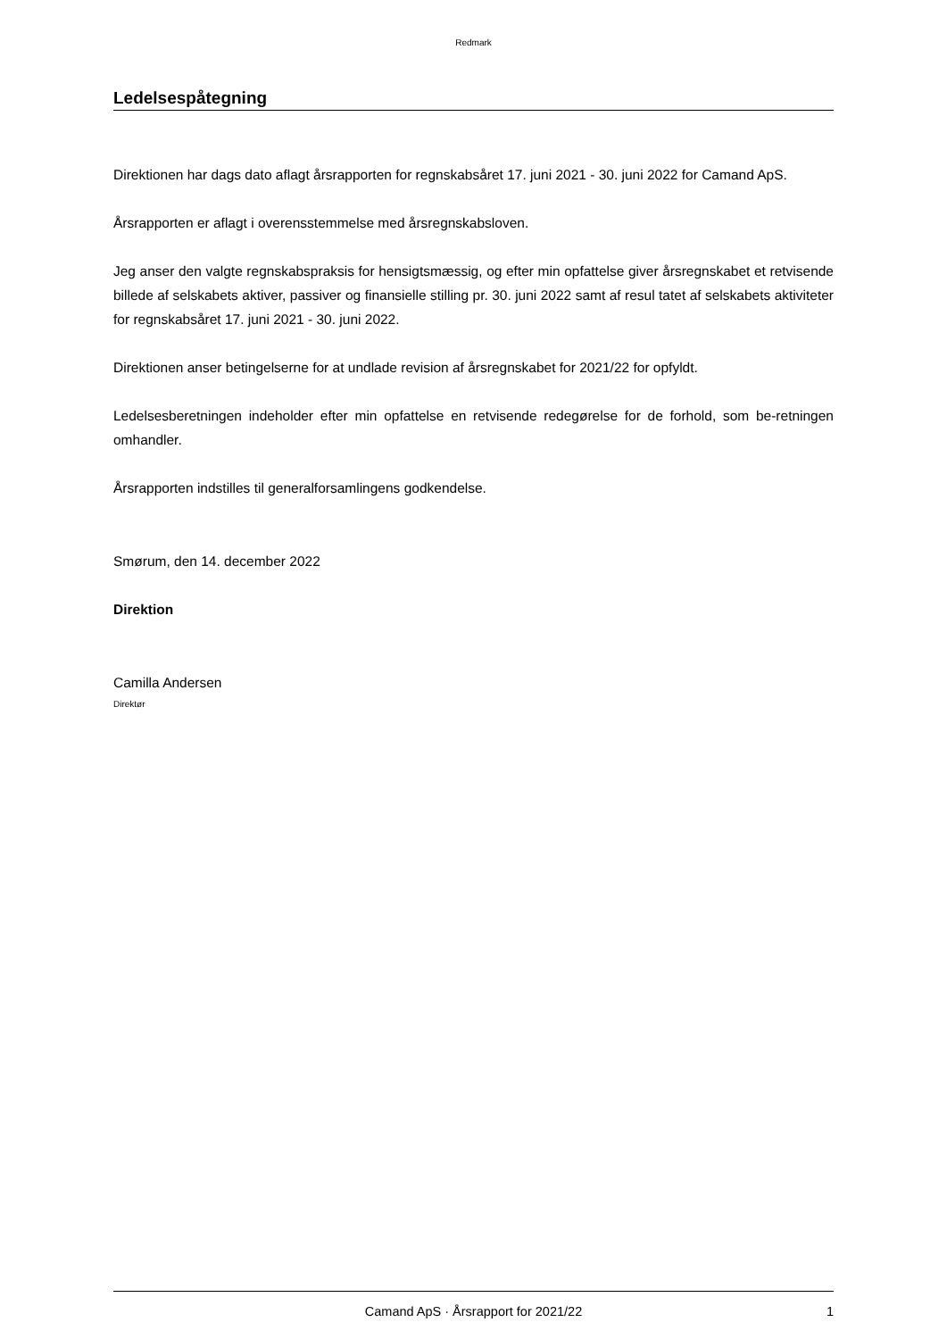Redmark
Ledelsespåtegning
Direktionen har dags dato aflagt årsrapporten for regnskabsåret 17. juni 2021 - 30. juni 2022 for Camand ApS.
Årsrapporten er aflagt i overensstemmelse med årsregnskabsloven.
Jeg anser den valgte regnskabspraksis for hensigtsmæssig, og efter min opfattelse giver årsregnskabet et retvisende billede af selskabets aktiver, passiver og finansielle stilling pr. 30. juni 2022 samt af resul tatet af selskabets aktiviteter for regnskabsåret 17. juni 2021 - 30. juni 2022.
Direktionen anser betingelserne for at undlade revision af årsregnskabet for 2021/22 for opfyldt.
Ledelsesberetningen indeholder efter min opfattelse en retvisende redegørelse for de forhold, som be-retningen omhandler.
Årsrapporten indstilles til generalforsamlingens godkendelse.
Smørum, den 14. december 2022
Direktion
Camilla Andersen
Direktør
Camand ApS · Årsrapport for 2021/22 1